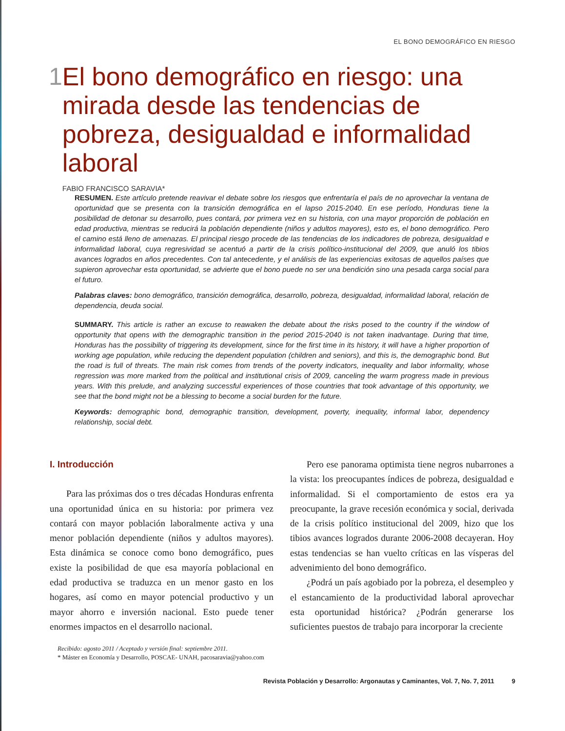EL BONO DEMOGRÁFICO EN RIESGO
1
El bono demográfico en riesgo: una mirada desde las tendencias de pobreza, desigualdad e informalidad laboral
FABIO FRANCISCO SARAVIA*
RESUMEN. Este artículo pretende reavivar el debate sobre los riesgos que enfrentaría el país de no aprovechar la ventana de oportunidad que se presenta con la transición demográfica en el lapso 2015-2040. En ese período, Honduras tiene la posibilidad de detonar su desarrollo, pues contará, por primera vez en su historia, con una mayor proporción de población en edad productiva, mientras se reducirá la población dependiente (niños y adultos mayores), esto es, el bono demográfico. Pero el camino está lleno de amenazas. El principal riesgo procede de las tendencias de los indicadores de pobreza, desigualdad e informalidad laboral, cuya regresividad se acentuó a partir de la crisis político-institucional del 2009, que anuló los tibios avances logrados en años precedentes. Con tal antecedente, y el análisis de las experiencias exitosas de aquellos países que supieron aprovechar esta oportunidad, se advierte que el bono puede no ser una bendición sino una pesada carga social para el futuro.
Palabras claves: bono demográfico, transición demográfica, desarrollo, pobreza, desigualdad, informalidad laboral, relación de dependencia, deuda social.
SUMMARY. This article is rather an excuse to reawaken the debate about the risks posed to the country if the window of opportunity that opens with the demographic transition in the period 2015-2040 is not taken inadvantage. During that time, Honduras has the possibility of triggering its development, since for the first time in its history, it will have a higher proportion of working age population, while reducing the dependent population (children and seniors), and this is, the demographic bond. But the road is full of threats. The main risk comes from trends of the poverty indicators, inequality and labor informality, whose regression was more marked from the political and institutional crisis of 2009, canceling the warm progress made in previous years. With this prelude, and analyzing successful experiences of those countries that took advantage of this opportunity, we see that the bond might not be a blessing to become a social burden for the future.
Keywords: demographic bond, demographic transition, development, poverty, inequality, informal labor, dependency relationship, social debt.
I. Introducción
Para las próximas dos o tres décadas Honduras enfrenta una oportunidad única en su historia: por primera vez contará con mayor población laboralmente activa y una menor población dependiente (niños y adultos mayores). Esta dinámica se conoce como bono demográfico, pues existe la posibilidad de que esa mayoría poblacional en edad productiva se traduzca en un menor gasto en los hogares, así como en mayor potencial productivo y un mayor ahorro e inversión nacional. Esto puede tener enormes impactos en el desarrollo nacional.
Pero ese panorama optimista tiene negros nubarrones a la vista: los preocupantes índices de pobreza, desigualdad e informalidad. Si el comportamiento de estos era ya preocupante, la grave recesión económica y social, derivada de la crisis político institucional del 2009, hizo que los tibios avances logrados durante 2006-2008 decayeran. Hoy estas tendencias se han vuelto críticas en las vísperas del advenimiento del bono demográfico.
¿Podrá un país agobiado por la pobreza, el desempleo y el estancamiento de la productividad laboral aprovechar esta oportunidad histórica? ¿Podrán generarse los suficientes puestos de trabajo para incorporar la creciente
Recibido: agosto 2011 / Aceptado y versión final: septiembre 2011.
* Máster en Economía y Desarrollo, POSCAE- UNAH, pacosaravia@yahoo.com
Revista Población y Desarrollo: Argonautas y Caminantes, Vol. 7, No. 7, 2011 9